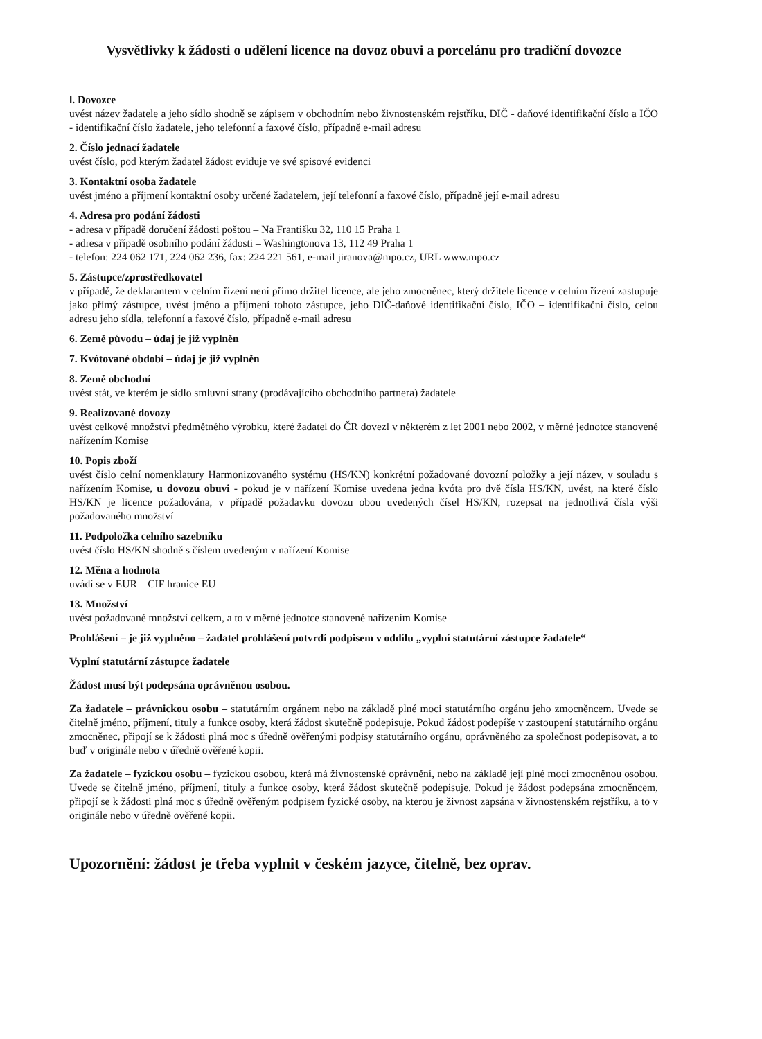Vysvětlivky k žádosti o udělení licence na dovoz obuvi a porcelánu pro tradiční dovozce
l. Dovozce
uvést název žadatele a jeho sídlo shodně se zápisem v obchodním nebo živnostenském rejstříku, DIČ - daňové identifikační číslo a IČO - identifikační číslo žadatele, jeho telefonní a faxové číslo, případně e-mail adresu
2. Číslo jednací žadatele
uvést číslo, pod kterým žadatel žádost eviduje ve své spisové evidenci
3. Kontaktní osoba žadatele
uvést jméno a příjmení kontaktní osoby určené žadatelem, její telefonní a faxové číslo, případně její e-mail adresu
4. Adresa pro podání žádosti
- adresa v případě doručení žádosti poštou – Na Františku 32, 110 15 Praha 1
- adresa v případě osobního podání žádosti – Washingtonova 13, 112 49 Praha 1
- telefon: 224 062 171, 224 062 236, fax: 224 221 561, e-mail jiranova@mpo.cz, URL www.mpo.cz
5. Zástupce/zprostředkovatel
v případě, že deklarantem v celním řízení není přímo držitel licence, ale jeho zmocněnec, který držitele licence v celním řízení zastupuje jako přímý zástupce, uvést jméno a příjmení tohoto zástupce, jeho DIČ-daňové identifikační číslo, IČO – identifikační číslo, celou adresu jeho sídla, telefonní a faxové číslo, případně e-mail adresu
6. Země původu – údaj je již vyplněn
7. Kvótované období – údaj je již vyplněn
8. Země obchodní
uvést stát, ve kterém je sídlo smluvní strany (prodávajícího obchodního partnera) žadatele
9. Realizované dovozy
uvést celkové množství předmětného výrobku, které žadatel do ČR dovezl v některém z let 2001 nebo 2002, v měrné jednotce stanovené nařízením Komise
10. Popis zboží
uvést číslo celní nomenklatury Harmonizovaného systému (HS/KN) konkrétní požadované dovozní položky a její název, v souladu s nařízením Komise, u dovozu obuvi - pokud je v nařízení Komise uvedena jedna kvóta pro dvě čísla HS/KN, uvést, na které číslo HS/KN je licence požadována, v případě požadavku dovozu obou uvedených čísel HS/KN, rozepsat na jednotlivá čísla výši požadovaného množství
11. Podpoložka celního sazebníku
uvést číslo HS/KN shodně s číslem uvedeným v nařízení Komise
12. Měna a hodnota
uvádí se v EUR – CIF hranice EU
13. Množství
uvést požadované množství celkem, a to v měrné jednotce stanovené nařízením Komise
Prohlášení – je již vyplněno – žadatel prohlášení potvrdí podpisem v oddílu „vyplní statutární zástupce žadatele“
Vyplní statutární zástupce žadatele
Žádost musí být podepsána oprávněnou osobou.
Za žadatele – právnickou osobu – statutárním orgánem nebo na základě plné moci statutárního orgánu jeho zmocněncem. Uvede se čitelně jméno, příjmení, tituly a funkce osoby, která žádost skutečně podepisuje. Pokud žádost podepíše v zastoupení statutárního orgánu zmocněnec, připojí se k žádosti plná moc s úředně ověřenými podpisy statutárního orgánu, oprávněného za společnost podepisovat, a to buď v originále nebo v úředně ověřené kopii.
Za žadatele – fyzickou osobu – fyzickou osobou, která má živnostenské oprávnění, nebo na základě její plné moci zmocněnou osobou. Uvede se čitelně jméno, příjmení, tituly a funkce osoby, která žádost skutečně podepisuje. Pokud je žádost podepsána zmocněncem, připojí se k žádosti plná moc s úředně ověřeným podpisem fyzické osoby, na kterou je živnost zapsána v živnostenském rejstříku, a to v originále nebo v úředně ověřené kopii.
Upozornění: žádost je třeba vyplnit v českém jazyce, čitelně, bez oprav.